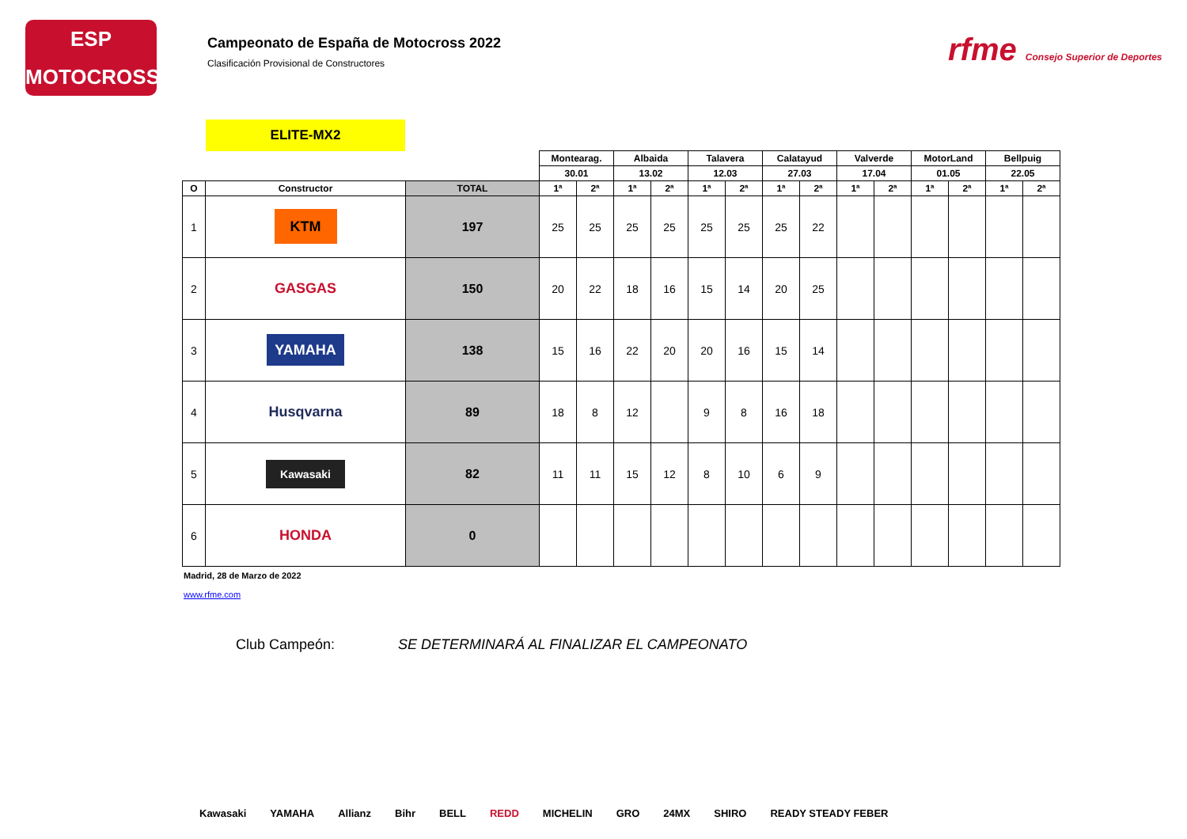ESP
MOTOCROSS
Campeonato de España de Motocross 2022
Clasificación Provisional de Constructores
rfme Consejo Superior de Deportes
ELITE-MX2
| | | | Montearag. | | Albaida | | Talavera | | Calatayud | | Valverde | | MotorLand | | Bellpuig | |
| | | | 30.01 | | 13.02 | | 12.03 | | 27.03 | | 17.04 | | 01.05 | | 22.05 | |
| O | Constructor | TOTAL | 1ª | 2ª | 1ª | 2ª | 1ª | 2ª | 1ª | 2ª | 1ª | 2ª | 1ª | 2ª | 1ª | 2ª |
| 1 | KTM | 197 | 25 | 25 | 25 | 25 | 25 | 25 | 25 | 22 | | | | | | |
| 2 | GASGAS | 150 | 20 | 22 | 18 | 16 | 15 | 14 | 20 | 25 | | | | | | |
| 3 | YAMAHA | 138 | 15 | 16 | 22 | 20 | 20 | 16 | 15 | 14 | | | | | | |
| 4 | Husqvarna | 89 | 18 | 8 | 12 | | 9 | 8 | 16 | 18 | | | | | | |
| 5 | Kawasaki | 82 | 11 | 11 | 15 | 12 | 8 | 10 | 6 | 9 | | | | | | |
| 6 | HONDA | 0 | | | | | | | | | | | | | | |
Madrid, 28 de Marzo de 2022
www.rfme.com
Club Campeón: SE DETERMINARÁ AL FINALIZAR EL CAMPEONATO
Kawasaki YAMAHA Allianz Bihr BELL REDD MICHELIN GRO 24MX SHIRO READY STEADY FEBER